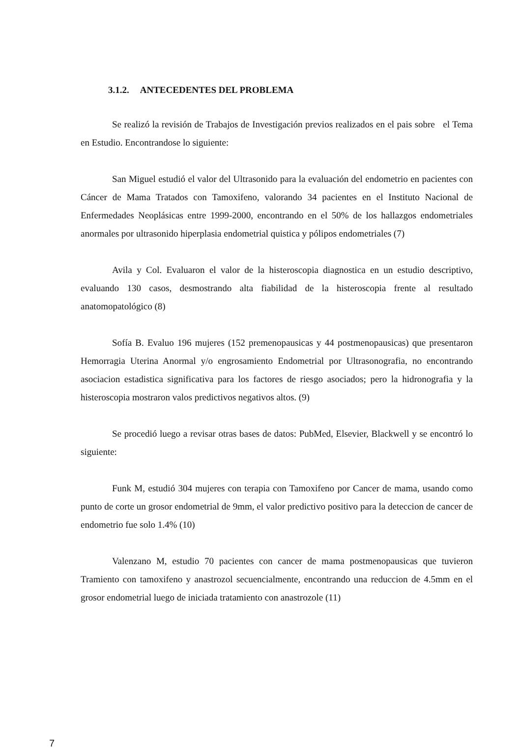3.1.2. ANTECEDENTES DEL PROBLEMA
Se realizó la revisión de Trabajos de Investigación previos realizados en el pais sobre el Tema en Estudio. Encontrandose lo siguiente:
San Miguel estudió el valor del Ultrasonido para la evaluación del endometrio en pacientes con Cáncer de Mama Tratados con Tamoxifeno, valorando 34 pacientes en el Instituto Nacional de Enfermedades Neoplásicas entre 1999-2000, encontrando en el 50% de los hallazgos endometriales anormales por ultrasonido hiperplasia endometrial quistica y pólipos endometriales (7)
Avila y Col. Evaluaron el valor de la histeroscopia diagnostica en un estudio descriptivo, evaluando 130 casos, desmostrando alta fiabilidad de la histeroscopia frente al resultado anatomopatológico (8)
Sofía B. Evaluo 196 mujeres (152 premenopausicas y 44 postmenopausicas) que presentaron Hemorragia Uterina Anormal y/o engrosamiento Endometrial por Ultrasonografia, no encontrando asociacion estadistica significativa para los factores de riesgo asociados; pero la hidronografia y la histeroscopia mostraron valos predictivos negativos altos. (9)
Se procedió luego a revisar otras bases de datos: PubMed, Elsevier, Blackwell y se encontró lo siguiente:
Funk M, estudió 304 mujeres con terapia con Tamoxifeno por Cancer de mama, usando como punto de corte un grosor endometrial de 9mm, el valor predictivo positivo para la deteccion de cancer de endometrio fue solo 1.4% (10)
Valenzano M, estudio 70 pacientes con cancer de mama postmenopausicas que tuvieron Tramiento con tamoxifeno y anastrozol secuencialmente, encontrando una reduccion de 4.5mm en el grosor endometrial luego de iniciada tratamiento con anastrozole (11)
7